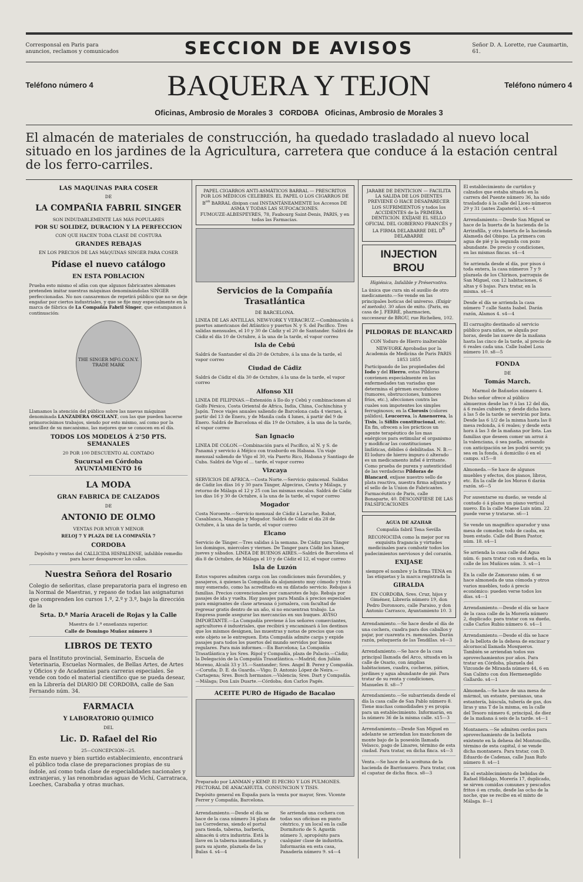Corresponsal en Paris para anuncios, reclamos y comunicados
SECCION DE AVISOS
Señor D. A. Lorette, rue Caumartin, 61.
Teléfono número 4 BAQUERA Y TEJON Teléfono número 4
Oficinas, Ambrosio de Morales 3 CORDOBA Oficinas, Ambrosio de Morales 3
El almacén de materiales de construcción, ha quedado trasladado al nuevo local situado en los jardines de la Agricultura, carretera que conduce á la estación central de los ferro-carriles.
LAS MAQUINAS PARA COSER
DE
LA COMPAÑIA FABRIL SINGER
SON INDUDABLEMENTE LAS MÁS POPULARES
POR SU SOLIDEZ, DURACION Y LA PERFECCION
CON QUE HACEN TODA CLASE DE COSTURA
GRANDES REBAJAS
EN LOS PRECIOS DE LAS MÁQUINAS SINGER PARA COSER
Pídase el nuevo catálogo
EN ESTA POBLACION
Prueba esto mismo el afán con que algunos fabricantes alemanes pretenden imitar nuestras máquinas denominándolas SINGER perfeccionadas. No nos cansaremos de repetirá público que no se deje engañar por ciertos industriales, y que se fije muy especialmente en la marca de fábrica de La Compañía Fabril Singer, que estampamos á continuación:
THE SINGER MFG.CO.N.Y. TRADE MARK
Llamamos la atención del público sobre las nuevas máquinas denominada LANZADERA OSCILANT, con las que pueden hacerse primorocísimos trabajos, siendo por esto mismo, así como por la sencillez de su mecanismo, las mejores que se conocen en el día.
TODOS LOS MODELOS Á 2'50 PTS. SEMANALES
20 POR 100 DESCUENTO AL CONTADO
Sucursal en Córdoba
AYUNTAMIENTO 16
LA MODA
GRAN FABRICA DE CALZADOS
DE
ANTONIO DE OLMO
VENTAS POR MYOR Y MENOR
RELOJ 7 Y PLAZA DE LA COMPAÑÍA 7
CORDOBA
Depósito y ventas del CALLICIDA HISPALENSE, infalible remedio para hacer desaparecer los callos.
Nuestra Señora del Rosario
Colegio de señoritas, clase preparatoria para el ingreso en la Normal de Maestras, y repaso de todas las asignaturas que comprenden los cursos 1.º, 2.º y 3.º, bajo la dirección de la
Srta. D.ª María Araceli de Rojas y la Calle
Maestra de 1.ª enseñanza superior.
Calle de Domingo Muñoz número 3
LIBROS DE TEXTO
para el Instituto provincial, Seminario, Escuela de Veterinaria, Escuelas Normales, de Bellas Artes, de Artes y Oficios y de Academias para carreras especiales. Se vende con todo el material científico que se pueda desear, en la Librería del DIARIO DE CORDOBA, calle de San Fernando núm. 34.
FARMACIA
Y LABORATORIO QUIMICO
DEL
Lic. D. Rafael del Rio
25—CONCEPCIÓN—25.
En este nuevo y bien surtido establecimiento, encontrará el público toda clase de preparaciones propias de su índole, así como toda clase de especialidades nacionales y extranjeras, y las renombradas aguas de Vichí, Carratraca, Loeches, Carabaña y otras muchas.
PAPEL CIGARROS ANTI-ASMÁTICOS BARRAL — PRESCRITOS POR LOS MÉDICOS CELEBRES. EL PAPEL O LOS CIGARROS DE B<sup>on</sup> BARRAL disipan casi INSTANTÁNEAMENTE los Accesos DE ASMA Y TODAS LAS SUFOCACIONES.
FUMOUZE-ALBESPEYRES, 78, Faubourg Saint-Denis, PARIS, y en todas las Farmacias.
Servicios de la Compañía Trasatlántica
DE BARCELONA.
LINEA DE LAS ANTILLAS, NEW-YORK Y VERACRUZ.—Combinación á puertos americanos del Atlántico y puertos N. y S. del Pacífico. Tres salidas mensuales, el 10 y 30 de Cádiz y el 20 de Santander. Saldrá de Cádiz el día 10 de Octubre, á la una de la tarde, el vapor correo
Isla de Cebú
Saldrá de Santander el día 20 de Octubre, á la una de la tarde, el vapor correo
Ciudad de Cádiz
Saldrá de Cádiz el día 30 de Octubre, á la una de la tarde, el vapor correo
Alfonso XII
LINEA DE FILIPINAS.—Extensión á Ilo-ilo y Cebú y combinaciones al Golfo Pérsico, Costa Oriental de Africa, India, China, Cochinchina y Japón. Trece viajes anuales saliendo de Barcelona cada 4 viernes, á partir del 13 de Enero, y de Manila cada 4 lunes, á partir del 9 de Enero. Saldrá de Barcelona el día 19 de Octubre, á la una de la tarde, el vapor correo
San Ignacio
LINEA DE COLON.—Combinación para el Pacífico, al N. y S. de Panamá y servicio á Méjico con trasbordo en Habana. Un viaje mensual saliendo de Vigo el 30, vía Puerto Rico, Habana y Santiago de Cuba. Saldrá de Vigo el ... tarde, el vapor correo
Vizcaya
SERVICIOS DE AFRICA.—Costa Norte.—Servicio quincenal. Salidas de Cádiz los días 16 y 30 para Tánger, Algeciras, Ceuta y Málaga, y retorno de Málaga el 12 y 25 con las mismas escalas. Saldrá de Cádiz los días 16 y 30 de Octubre, á la una de la tarde, el vapor correo
Mogador
Costa Noroeste.—Servicio mensual de Cádiz á Larache, Rabat, Casablanca, Mazagán y Mogador. Saldrá de Cádiz el día 28 de Octubre, á la una de la tarde, el vapor correo
Elcano
Servicio de Tánger.—Tres salidas á la semana. De Cádiz para Tánger los domingos, miercoles y viernes. De Tanger para Cádiz los lunes, jueves y sábados. LINEA DE BUENOS AIRES.—Saldrá de Barcelona el día 8 de Octubre, de Málaga el 10 y de Cádiz el 12, el vapor correo
Isla de Luzón
Estos vapores admiten carga con las condiciones más favorables, y pasajeros, á quienes la Compañía da alojamiento muy cómodo y trato muy esmerado, como ha acreditado en su dilatado servicio. Rebajas á familias. Precios convencionales por camarotes de lujo. Rebaja por pasajes de ida y vuelta. Hay pasajes para Manila á precios especiales para emigrantes de clase artesana ó jornalera, con facultad de regresar gratis dentro de un año, si no encuentran trabajo. La Empresa puede asegurar las mercancías en sus buques. AVISO IMPORTANTE.—La Compañía previene á los señores comerciantes, agricultores é industriales, que recibirá y encaminará á los destinos que los mismos designen, las muestras y notas de precios que con este objeto se le entreguen. Esta Compañía admite carga y expide pasajes para todos los puertos del mundo servidos por líneas regulares. Para más informes.—En Barcelona; La Compañía Trasatlántica y los Sres. Ripol y Compañía, plaza de Palacio.—Cádiz; la Delegación de la Compañía Trasatlántica.—Madrid; don Julián Moreno, Alcalá 33 y 35.—Santander; Sres. Angel B. Perez y Compañía.—Coruña; D. E. da Guarda.—Vigo; D. Antonio López de Neira.—Cartagena; Sres. Bosch hermanos.—Valencia; Sres. Dart y Compañía.—Málaga; Don Luis Duarte.—Córdoba; don Carlos Pagés.
ACEITE PURO de Hígado de Bacalao
Preparado por LANMAN y KEMP. El PECHO Y LOS PULMONES. PECTORAL DE ANACAHUITA. CONSUNCION Y TISIS.
Depósito general en España para la venta por mayor, Sres. Vicente Ferrer y Compañía, Barcelona.
Arrendamiento.—Desde el día se hace de la casa número 34 plaza de las Correderas, siendo el portal para tienda, taberna, barbería, almacén ú otra industria. Está la llave en la taberna inmediata, y para su ajuste, plazuela de las Bulas 4. s4—4
Se arrienda una cochera con todas sus oficinas en punto céntrico, y un local en la calle Dormitorio de S. Agustín número 3, apropósito para cualquier clase de industria. Informarán en esta casa, Panadería número 9. s4—4
JARABE DE DENTICION — FACILITA LA SALIDA DE LOS DIENTES PREVIENE Ó HACE DESAPARECER LOS SUFRIMIENTOS y todos los ACCIDENTES de la PRIMERA DENTICIÓN. EXÍJASE EL SELLO OFICIAL DEL GOBIERNO FRANCÉS y LA FIRMA DELABARRE DEL D<sup>R</sup> DELABARRE
INJECTION BROU
Higiénica, Infalible y Préservativa.
La única que cura sin el ausilio de otro medicamento.—Se vende en las principales boticas del universo. (Exigir el metodo). 30 años de exito. (Paris, en casa de J. FERRÉ, pharmacien, successeur de BROU, rue Richelieu, 102.
PILDORAS DE BLANCARD
CON Yoduro de Hierro inalterable
NEW-YORK Aprobadas por la Academia de Medicina de Paris PARIS 1853 1855
Participando de las propiedades del Iodo y del Hierro, estas Píldoras convienen especialmente en las enfermedades tan variadas que determina el gérmen escrofuloso (tumores, obstrucciones, humores fríos, etc.), afecciones contra las cuales son impotentes los simples ferruginosos; en la Clorosis (colores pálidos), Leucorrea, la Amenorrea, la Tisis, la Sífilis constitucional, etc. En fin, ofrecen a los prácticos un agente terapéutico de los mas enérgicos para estimular el organismo y modificar las constituciones linfáticas, débiles ó debilitadas. N. B.—El loduro de hierro impuro ó alterado es un medicamento infiel é irritante. Como prueba de pureza y autenticidad de las verdaderas Píldoras de Blancard, exíjase nuestro sello de plata reactiva, nuestra firma adjunta y el sello de la Union de Fabricantes. Farmacéutico de Paris, calle Bonaparte, 40. DESCONFIESE DE LAS FALSIFICACIONES
AGUA DE AZAHAR
Compañía fabril Tena Sevilla
RECONOCIDA como la mejor por su exquisita fragancia y virtudes medicinales para combatir todos los padecimientos nerviosos y del corazón.
EXIJASE
siempre el nombre y la firma TENA en las etiquetas y la marca registrada la
GIRALDA
EN CORDOBA, Sres. Cruz, hijos y Giménez, Librería número 19, don Pedro Doronsoro, calle Paraiso, y don Antonio Carrasco, Ayuntamiento 10. 3
Arrendamiento.—Se hace desde el día de una cochera, cuadra para dos caballos y pajar, por cuarenta rs. mensuales. Darán razón, peluquería de las Tendillas. s4—3
Arrendamiento.—Se hace de la casa principal llamada del Arco, situada en la calle de Osario, con ámplias habitaciones, cuadra, cocheras, pátios, jardines y agua abundante de pié. Para tratar de su renta y condiciones, Manueles 8. s8—7
Arrendamiento.—Se subarrienda desde el día la casa calle de San Pablo número 8. Tiene muchas comodidades y es propia para un establecimiento. Informarán, en la número 36 de la misma calle. s15—3
Arrendamiento.—Desde San Miguel en adelante se arriendan los manchones de monte bajo de la posesión llamada Velasco, pago de Linares, término de esta ciudad. Para tratar, en dicha finca. s4—3
Venta.—Se hace de la aceituna de la hacienda de Barrionuevo. Para tratar, con el capataz de dicha finca. s8—3
El establecimiento de curtidos y calzados que estaba situado en la carrera del Puente número 36, ha sido trasladado á la calle del Liceo números 29 y 31 (antes Zapatería). s4—4
Arrendamiento.—Desde San Miguel se hace de la huerta de la hacienda de la Arrizafilla, y otra huerta de la hacienda Alameda del Obispo. La primera con agua de pié y la segunda con pozo abundante. De precio y condiciones, en las mismas fincas. s4—4
Se arrienda desde el día, por pisos ó toda entera, la casa números 7 y 9 plazuela de los Chirinos, parroquia de San Miguel, con 12 habitaciones, 6 altas y 6 bajas. Para tratar, en la misma. s4—4
Desde el día se arrienda la casa número 7 calle Santa Isabel. Darán razón, Alamos 4. s4—4
El carruajito destinado al servicio público para niños, se alquila por horas, desde las nueve de la mañana hasta las cinco de la tarde, al precio de 6 reales cada una. Calle Isabel Losa número 10. s8—5
FONDA
DE
Tomás March.
Marmol de Bañuelos número 4.
Dicho señor ofrece al público almuerzos desde las 9 á las 12 del día, á 6 reales cubierto, y desde dicha hora á las 5 de la tarde se servirán por lista. Desde las 6 1/2 de la misma hasta las 8 mesa redonda, á 6 reales; y desde esta hora á las 3 de la mañana por lista. Las familias que deseen comer un arroz á la valenciana, ó sea paella, avisando con anticipación se les podrá servir, ya sea en la fonda, á domicilio ó en el campo. s15—8
Almoneda.—Se hace de algunos muebles y efectos, dos pianos, libros, etc. En la calle de los Moros 6 darán razón. s6—5
Por ausentarse su dueño, se vende al contado ó á plazos un piano vertical nuevo. En la calle Maese Luis núm. 22 puede verse y tratarse. s6—1
Se vende un magnífico aparador y una mesa de comedor, todo de caoba, en buen estado. Calle del Buen Pastor, núm. 18. s4—1
Se arrienda la casa calle del Agua núm. 6: para tratar con su dueña, en la calle de los Muñices núm. 3. s4—1
En la calle de Zamorano núm. 6 se hace almoneda de una cómoda y otros varios muebles, todo á precio económico: pueden verse todos los días. s4—1
Arrendamiento.—Desde el día se hace de la casa calle de la Morería número 2, duplicado: para tratar con su dueño, calle Carlos Rubio número 6. s4—1
Arrendamiento.—Desde el día se hace de la bellota de la dehesa de encinar y alcornocal llamada Mosqueros. También se arriendan todos sus aprovechamientos por años. Para tratar en Córdoba, plazuela del Vizconde de Miranda número 44, 6 en San Calixto con don Hermenegildo Gallardo. s4—1
Almoneda.—Se hace de una mesa de mármol, un estante, persianas, una estantería, báscula, tubería de gas, dos liras y una T de la misma, en la calle del Tesoro número 6, principal, de diez de la mañana á seis de la tarde. s4—1
Montanera.—Se admiten cerdos para aprovechamiento de la bellota existente en la dehesa del Montoncillo, término de esta capital, ó se vende dicha montanera. Para tratar, con D. Eduardo de Cadenas, calle Juan Rufo número 8. s4—1
En el establecimiento de bebidas de Rafael Hidalgo, Morería 17, duplicado, se sirven comidas comunes y pescados fritos ó en crudo, desde las ocho de la noche, que se recibe en el mixto de Málaga. 8—1